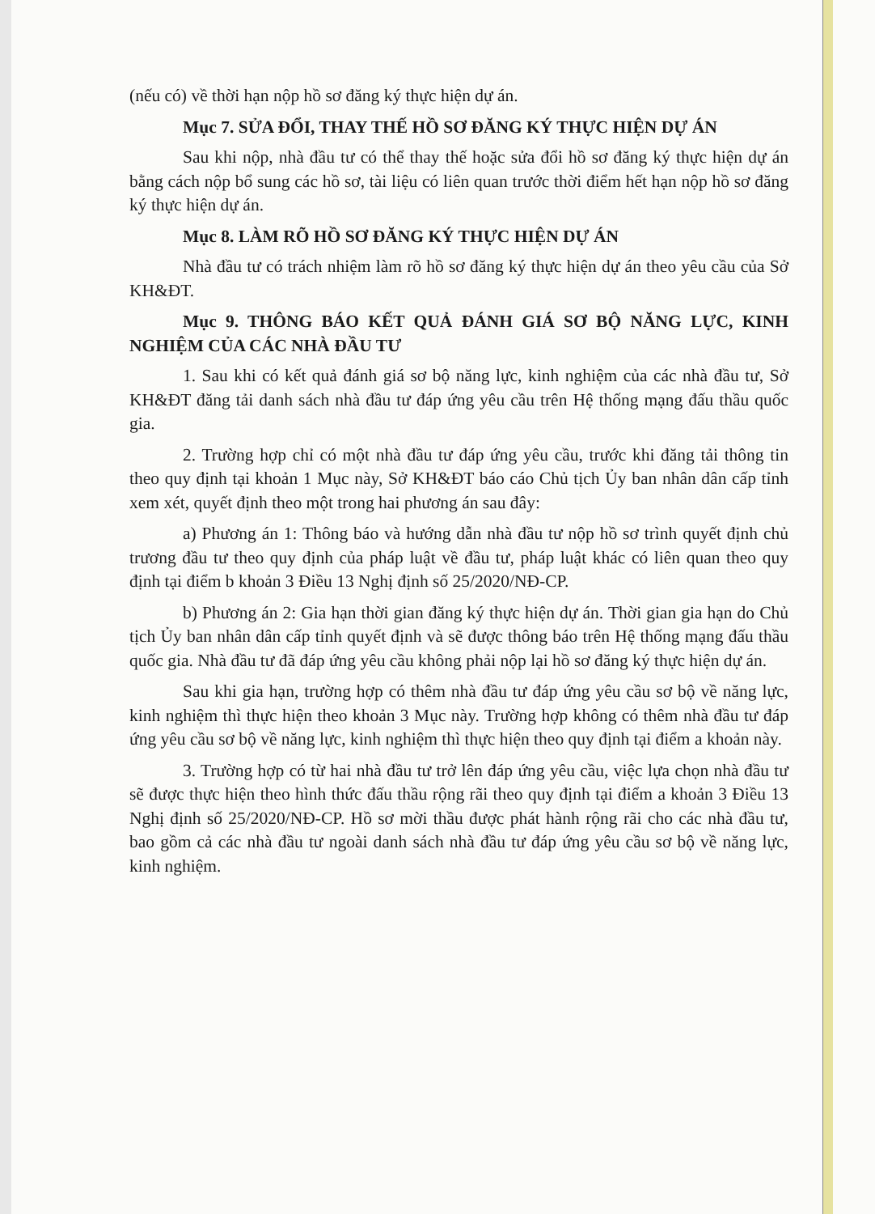(nếu có) về thời hạn nộp hồ sơ đăng ký thực hiện dự án.
Mục 7. SỬA ĐỔI, THAY THẾ HỒ SƠ ĐĂNG KÝ THỰC HIỆN DỰ ÁN
Sau khi nộp, nhà đầu tư có thể thay thế hoặc sửa đổi hồ sơ đăng ký thực hiện dự án bằng cách nộp bổ sung các hồ sơ, tài liệu có liên quan trước thời điểm hết hạn nộp hồ sơ đăng ký thực hiện dự án.
Mục 8. LÀM RÕ HỒ SƠ ĐĂNG KÝ THỰC HIỆN DỰ ÁN
Nhà đầu tư có trách nhiệm làm rõ hồ sơ đăng ký thực hiện dự án theo yêu cầu của Sở KH&ĐT.
Mục 9. THÔNG BÁO KẾT QUẢ ĐÁNH GIÁ SƠ BỘ NĂNG LỰC, KINH NGHIỆM CỦA CÁC NHÀ ĐẦU TƯ
1. Sau khi có kết quả đánh giá sơ bộ năng lực, kinh nghiệm của các nhà đầu tư, Sở KH&ĐT đăng tải danh sách nhà đầu tư đáp ứng yêu cầu trên Hệ thống mạng đấu thầu quốc gia.
2. Trường hợp chỉ có một nhà đầu tư đáp ứng yêu cầu, trước khi đăng tải thông tin theo quy định tại khoản 1 Mục này, Sở KH&ĐT báo cáo Chủ tịch Ủy ban nhân dân cấp tỉnh xem xét, quyết định theo một trong hai phương án sau đây:
a) Phương án 1: Thông báo và hướng dẫn nhà đầu tư nộp hồ sơ trình quyết định chủ trương đầu tư theo quy định của pháp luật về đầu tư, pháp luật khác có liên quan theo quy định tại điểm b khoản 3 Điều 13 Nghị định số 25/2020/NĐ-CP.
b) Phương án 2: Gia hạn thời gian đăng ký thực hiện dự án. Thời gian gia hạn do Chủ tịch Ủy ban nhân dân cấp tỉnh quyết định và sẽ được thông báo trên Hệ thống mạng đấu thầu quốc gia. Nhà đầu tư đã đáp ứng yêu cầu không phải nộp lại hồ sơ đăng ký thực hiện dự án.
Sau khi gia hạn, trường hợp có thêm nhà đầu tư đáp ứng yêu cầu sơ bộ về năng lực, kinh nghiệm thì thực hiện theo khoản 3 Mục này. Trường hợp không có thêm nhà đầu tư đáp ứng yêu cầu sơ bộ về năng lực, kinh nghiệm thì thực hiện theo quy định tại điểm a khoản này.
3. Trường hợp có từ hai nhà đầu tư trở lên đáp ứng yêu cầu, việc lựa chọn nhà đầu tư sẽ được thực hiện theo hình thức đấu thầu rộng rãi theo quy định tại điểm a khoản 3 Điều 13 Nghị định số 25/2020/NĐ-CP. Hồ sơ mời thầu được phát hành rộng rãi cho các nhà đầu tư, bao gồm cả các nhà đầu tư ngoài danh sách nhà đầu tư đáp ứng yêu cầu sơ bộ về năng lực, kinh nghiệm.